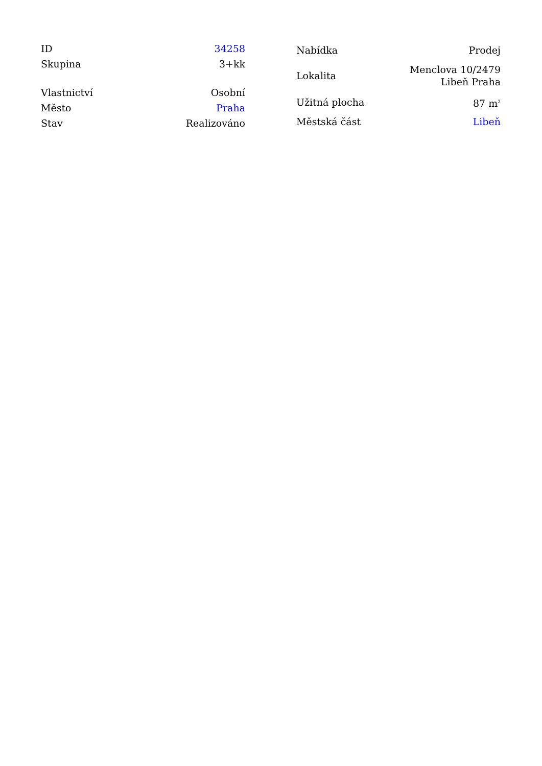| ID | 34258 |
| Skupina | 3+kk |
| Vlastnictví | Osobní |
| Město | Praha |
| Stav | Realizováno |
| Nabídka | Prodej |
| Lokalita | Menclova 10/2479 Libeň Praha |
| Užitná plocha | 87 m<sup>2</sup> |
| Městská část | Libeň |